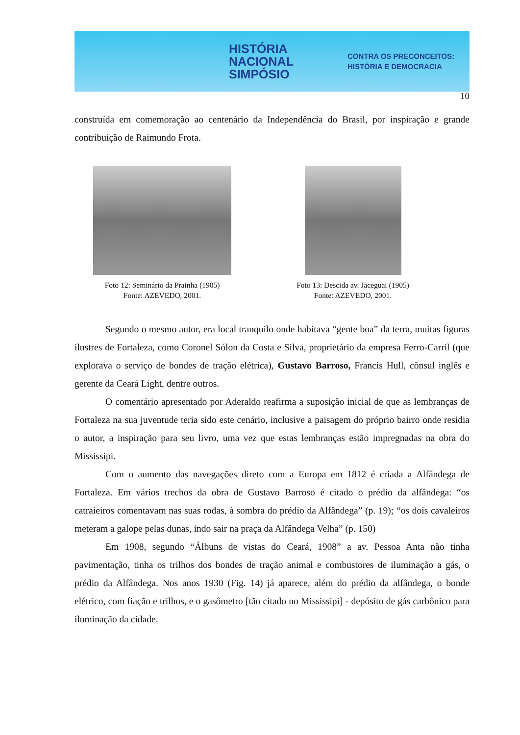HISTÓRIA
NACIONAL
SIMPÓSIO
CONTRA OS PRECONCEITOS:
HISTÓRIA E DEMOCRACIA
10
construída em comemoração ao centenário da Independência do Brasil, por inspiração e grande contribuição de Raimundo Frota.
Foto 12: Seminário da Prainha (1905)
Fonte: AZEVEDO, 2001.
Foto 13: Descida av. Jaceguai (1905)
Fonte: AZEVEDO, 2001.
Segundo o mesmo autor, era local tranquilo onde habitava “gente boa” da terra, muitas figuras ilustres de Fortaleza, como Coronel Sólon da Costa e Silva, proprietário da empresa Ferro-Carril (que explorava o serviço de bondes de tração elétrica), Gustavo Barroso, Francis Hull, cônsul inglês e gerente da Ceará Light, dentre outros.
O comentário apresentado por Aderaldo reafirma a suposição inicial de que as lembranças de Fortaleza na sua juventude teria sido este cenário, inclusive a paisagem do próprio bairro onde residia o autor, a inspiração para seu livro, uma vez que estas lembranças estão impregnadas na obra do Mississipi.
Com o aumento das navegações direto com a Europa em 1812 é criada a Alfândega de Fortaleza. Em vários trechos da obra de Gustavo Barroso é citado o prédio da alfândega: “os catraieiros comentavam nas suas rodas, à sombra do prédio da Alfândega” (p. 19); “os dois cavaleiros meteram a galope pelas dunas, indo sair na praça da Alfândega Velha” (p. 150)
Em 1908, segundo “Álbuns de vistas do Ceará, 1908” a av. Pessoa Anta não tinha pavimentação, tinha os trilhos dos bondes de tração animal e combustores de iluminação a gás, o prédio da Alfândega. Nos anos 1930 (Fig. 14) já aparece, além do prédio da alfândega, o bonde elétrico, com fiação e trilhos, e o gasômetro [tão citado no Mississipi] - depósito de gás carbônico para iluminação da cidade.